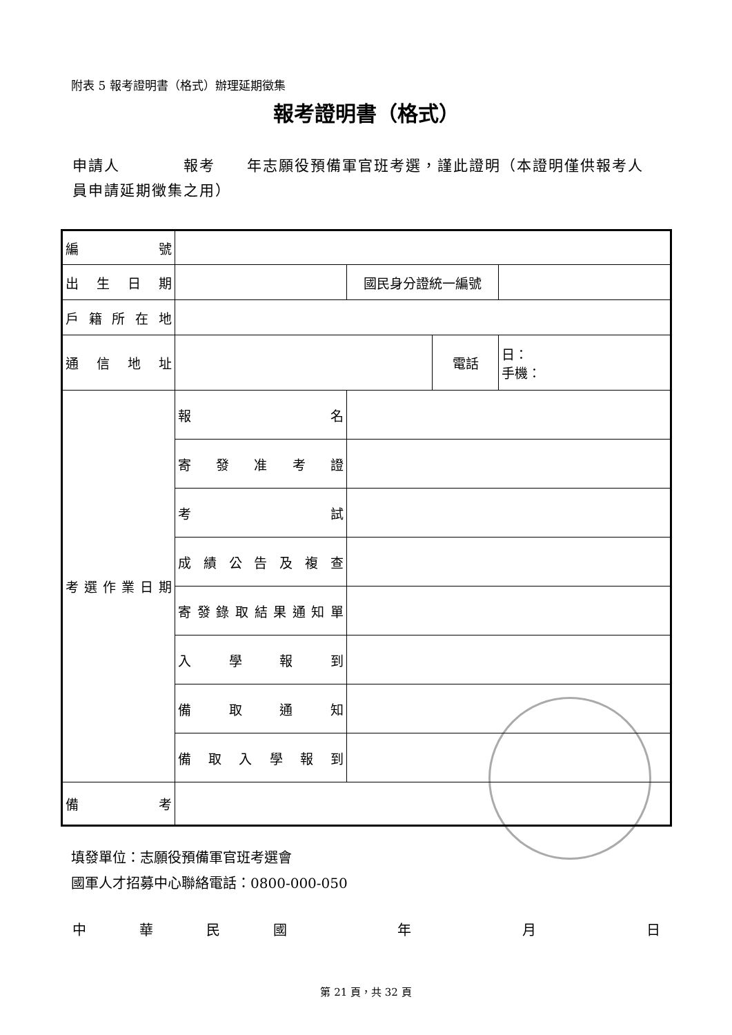附表 5 報考證明書（格式）辦理延期徵集
報考證明書（格式）
申請人　　　　報考　　年志願役預備軍官班考選，謹此證明（本證明僅供報考人員申請延期徵集之用）
| 編 號 | | | | |
| 出 生 日 期 | | 國民身分證統一編號 | | |
| 戶 籍 所 在 地 | | | | |
| 通 信 地 址 | | | 電話 | 日： 手機： |
| 考選作業日期 | 報 名 | | | |
| | 寄 發 准 考 證 | | | |
| | 考 試 | | | |
| | 成 績 公 告 及 複 查 | | | |
| | 寄發錄取結果通知單 | | | |
| | 入 學 報 到 | | | |
| | 備 取 通 知 | | | |
| | 備 取 入 學 報 到 | | | |
| 備 考 | | | | |
填發單位：志願役預備軍官班考選會
國軍人才招募中心聯絡電話：0800-000-050
中華民國 年 月 日
第 21 頁，共 32 頁